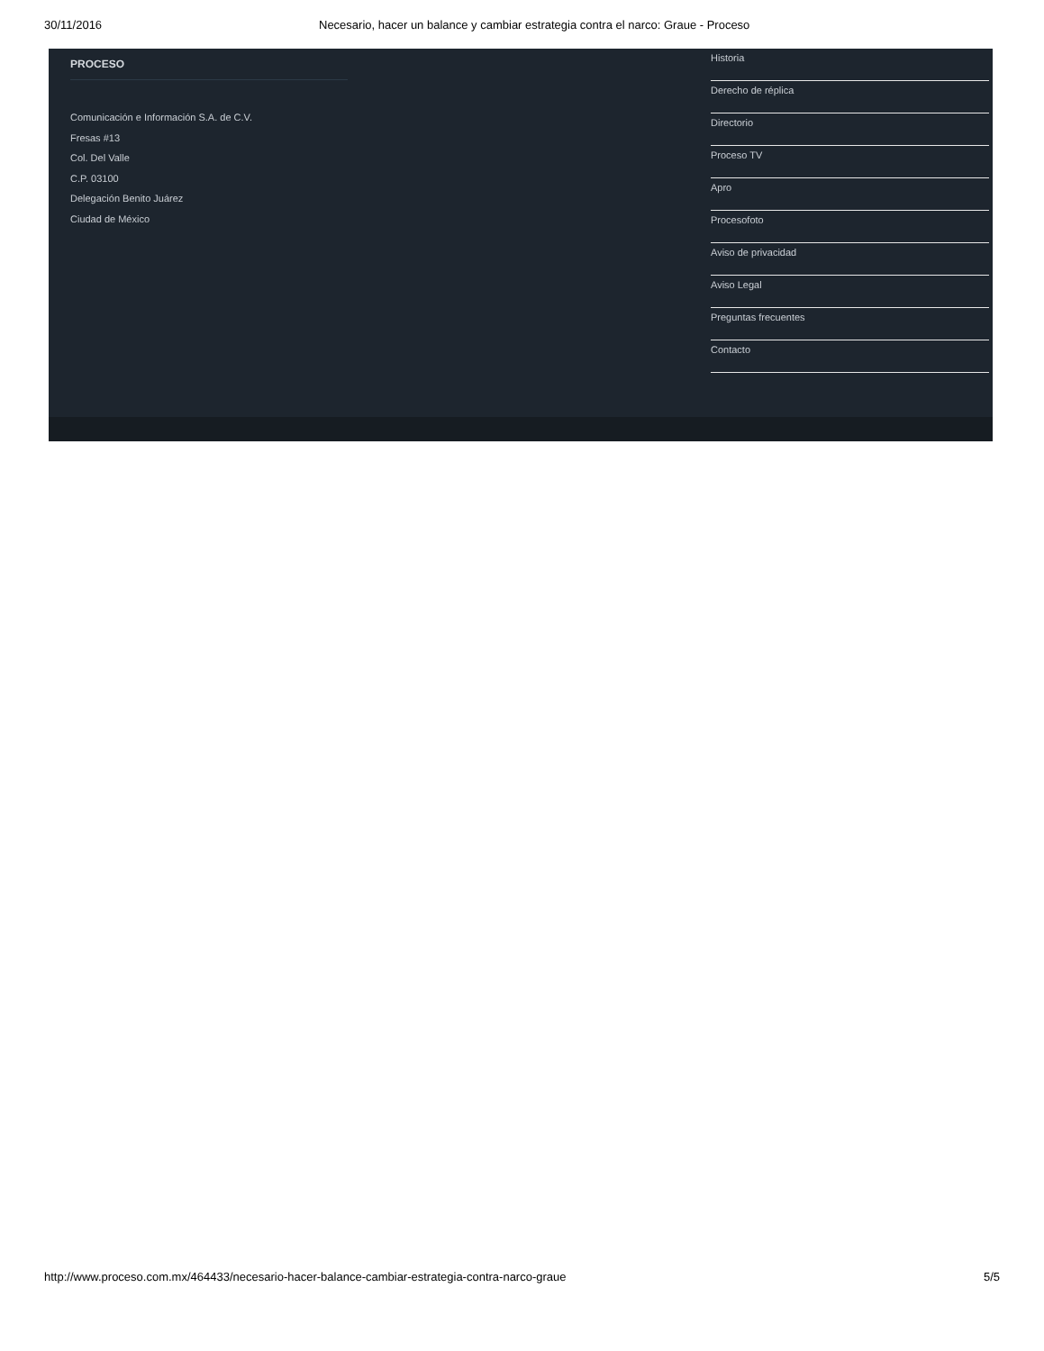30/11/2016 Necesario, hacer un balance y cambiar estrategia contra el narco: Graue - Proceso
PROCESO
Comunicación e Información S.A. de C.V.
Fresas #13
Col. Del Valle
C.P. 03100
Delegación Benito Juárez
Ciudad de México
Historia
Derecho de réplica
Directorio
Proceso TV
Apro
Procesofoto
Aviso de privacidad
Aviso Legal
Preguntas frecuentes
Contacto
http://www.proceso.com.mx/464433/necesario-hacer-balance-cambiar-estrategia-contra-narco-graue 5/5